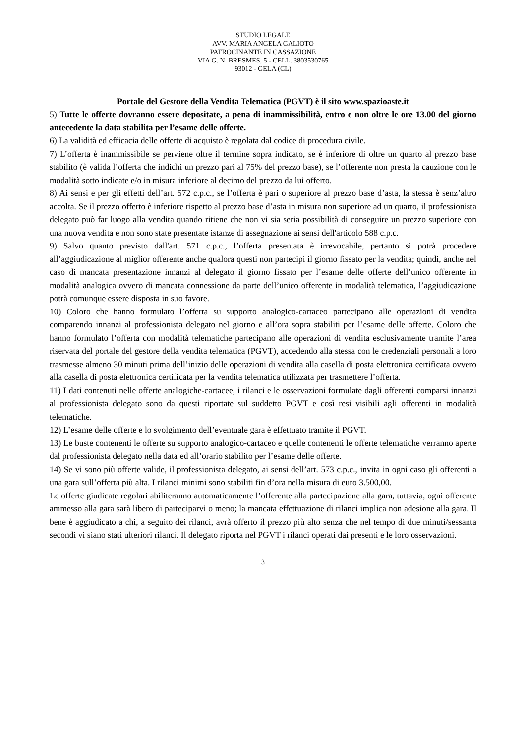STUDIO LEGALE
AVV. MARIA ANGELA GALIOTO
PATROCINANTE IN CASSAZIONE
VIA G. N. BRESMES, 5 - CELL. 3803530765
93012 - GELA (CL)
Portale del Gestore della Vendita Telematica (PGVT) è il sito www.spazioaste.it
5) Tutte le offerte dovranno essere depositate, a pena di inammissibilità, entro e non oltre le ore 13.00 del giorno antecedente la data stabilita per l’esame delle offerte.
6) La validità ed efficacia delle offerte di acquisto è regolata dal codice di procedura civile.
7) L’offerta è inammissibile se perviene oltre il termine sopra indicato, se è inferiore di oltre un quarto al prezzo base stabilito (è valida l’offerta che indichi un prezzo pari al 75% del prezzo base), se l’offerente non presta la cauzione con le modalità sotto indicate e/o in misura inferiore al decimo del prezzo da lui offerto.
8) Ai sensi e per gli effetti dell’art. 572 c.p.c., se l’offerta è pari o superiore al prezzo base d’asta, la stessa è senz’altro accolta. Se il prezzo offerto è inferiore rispetto al prezzo base d’asta in misura non superiore ad un quarto, il professionista delegato può far luogo alla vendita quando ritiene che non vi sia seria possibilità di conseguire un prezzo superiore con una nuova vendita e non sono state presentate istanze di assegnazione ai sensi dell'articolo 588 c.p.c.
9) Salvo quanto previsto dall'art. 571 c.p.c., l’offerta presentata è irrevocabile, pertanto si potrà procedere all’aggiudicazione al miglior offerente anche qualora questi non partecipi il giorno fissato per la vendita; quindi, anche nel caso di mancata presentazione innanzi al delegato il giorno fissato per l’esame delle offerte dell’unico offerente in modalità analogica ovvero di mancata connessione da parte dell’unico offerente in modalità telematica, l’aggiudicazione potrà comunque essere disposta in suo favore.
10) Coloro che hanno formulato l’offerta su supporto analogico-cartaceo partecipano alle operazioni di vendita comparendo innanzi al professionista delegato nel giorno e all’ora sopra stabiliti per l’esame delle offerte. Coloro che hanno formulato l’offerta con modalità telematiche partecipano alle operazioni di vendita esclusivamente tramite l’area riservata del portale del gestore della vendita telematica (PGVT), accedendo alla stessa con le credenziali personali a loro trasmesse almeno 30 minuti prima dell’inizio delle operazioni di vendita alla casella di posta elettronica certificata ovvero alla casella di posta elettronica certificata per la vendita telematica utilizzata per trasmettere l’offerta.
11) I dati contenuti nelle offerte analogiche-cartacee, i rilanci e le osservazioni formulate dagli offerenti comparsi innanzi al professionista delegato sono da questi riportate sul suddetto PGVT e così resi visibili agli offerenti in modalità telematiche.
12) L’esame delle offerte e lo svolgimento dell’eventuale gara è effettuato tramite il PGVT.
13) Le buste contenenti le offerte su supporto analogico-cartaceo e quelle contenenti le offerte telematiche verranno aperte dal professionista delegato nella data ed all’orario stabilito per l’esame delle offerte.
14) Se vi sono più offerte valide, il professionista delegato, ai sensi dell’art. 573 c.p.c., invita in ogni caso gli offerenti a una gara sull’offerta più alta. I rilanci minimi sono stabiliti fin d’ora nella misura di euro 3.500,00.
Le offerte giudicate regolari abiliteranno automaticamente l’offerente alla partecipazione alla gara, tuttavia, ogni offerente ammesso alla gara sarà libero di parteciparvi o meno; la mancata effettuazione di rilanci implica non adesione alla gara. Il bene è aggiudicato a chi, a seguito dei rilanci, avrà offerto il prezzo più alto senza che nel tempo di due minuti/sessanta secondi vi siano stati ulteriori rilanci. Il delegato riporta nel PGVT i rilanci operati dai presenti e le loro osservazioni.
3